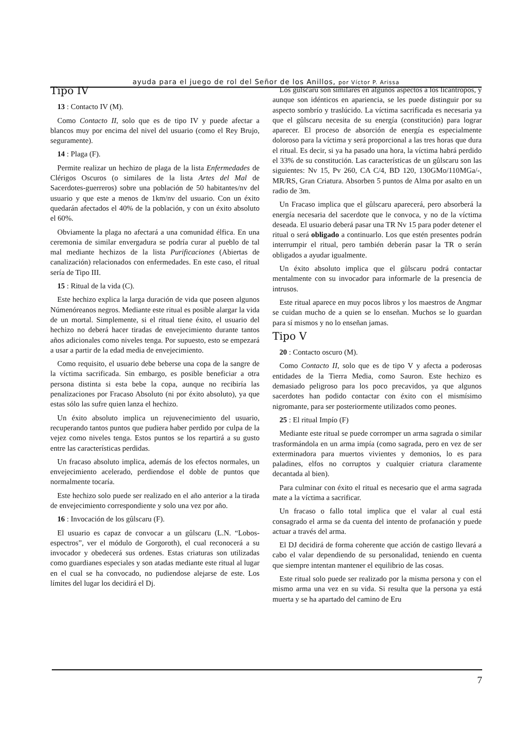ayuda para el juego de rol del Señor de los Anillos, por Víctor P. Arissa
Tipo IV
13 : Contacto IV (M).
Como Contacto II, solo que es de tipo IV y puede afectar a blancos muy por encima del nivel del usuario (como el Rey Brujo, seguramente).
14 : Plaga (F).
Permite realizar un hechizo de plaga de la lista Enfermedades de Clérigos Oscuros (o similares de la lista Artes del Mal de Sacerdotes-guerreros) sobre una población de 50 habitantes/nv del usuario y que este a menos de 1km/nv del usuario. Con un éxito quedarán afectados el 40% de la población, y con un éxito absoluto el 60%.
Obviamente la plaga no afectará a una comunidad élfica. En una ceremonia de similar envergadura se podría curar al pueblo de tal mal mediante hechizos de la lista Purificaciones (Abiertas de canalización) relacionados con enfermedades. En este caso, el ritual sería de Tipo III.
15 : Ritual de la vida (C).
Este hechizo explica la larga duración de vida que poseen algunos Númenóreanos negros. Mediante este ritual es posible alargar la vida de un mortal. Simplemente, si el ritual tiene éxito, el usuario del hechizo no deberá hacer tiradas de envejecimiento durante tantos años adicionales como niveles tenga. Por supuesto, esto se empezará a usar a partir de la edad media de envejecimiento.
Como requisito, el usuario debe beberse una copa de la sangre de la víctima sacrificada. Sin embargo, es posible beneficiar a otra persona distinta si esta bebe la copa, aunque no recibiría las penalizaciones por Fracaso Absoluto (ni por éxito absoluto), ya que estas sólo las sufre quien lanza el hechizo.
Un éxito absoluto implica un rejuvenecimiento del usuario, recuperando tantos puntos que pudiera haber perdido por culpa de la vejez como niveles tenga. Estos puntos se los repartirá a su gusto entre las características perdidas.
Un fracaso absoluto implica, además de los efectos normales, un envejecimiento acelerado, perdiendose el doble de puntos que normalmente tocaría.
Este hechizo solo puede ser realizado en el año anterior a la tirada de envejecimiento correspondiente y solo una vez por año.
16 : Invocación de los gûlscaru (F).
El usuario es capaz de convocar a un gûlscaru (L.N. “Lobos-espectros”, ver el módulo de Gorgoroth), el cual reconocerá a su invocador y obedecerá sus ordenes. Estas criaturas son utilizadas como guardianes especiales y son atadas mediante este ritual al lugar en el cual se ha convocado, no pudiendose alejarse de este. Los límites del lugar los decidirá el Dj.
Los gûlscaru son similares en algunos aspectos a los licántropos, y aunque son idénticos en apariencia, se les puede distinguir por su aspecto sombrío y traslúcido. La víctima sacrificada es necesaria ya que el gûlscaru necesita de su energía (constitución) para lograr aparecer. El proceso de absorción de energía es especialmente doloroso para la víctima y será proporcional a las tres horas que dura el ritual. Es decir, si ya ha pasado una hora, la víctima habrá perdido el 33% de su constitución. Las características de un gûlscaru son las siguientes: Nv 15, Pv 260, CA C/4, BD 120, 130GMo/110MGa/-, MR/RS, Gran Criatura. Absorben 5 puntos de Alma por asalto en un radio de 3m.
Un Fracaso implica que el gûlscaru aparecerá, pero absorberá la energía necesaria del sacerdote que le convoca, y no de la víctima deseada. El usuario deberá pasar una TR Nv 15 para poder detener el ritual o será obligado a continuarlo. Los que estén presentes podrán interrumpir el ritual, pero también deberán pasar la TR o serán obligados a ayudar igualmente.
Un éxito absoluto implica que el gûlscaru podrá contactar mentalmente con su invocador para informarle de la presencia de intrusos.
Este ritual aparece en muy pocos libros y los maestros de Angmar se cuidan mucho de a quien se lo enseñan. Muchos se lo guardan para sí mismos y no lo enseñan jamas.
Tipo V
20 : Contacto oscuro (M).
Como Contacto II, solo que es de tipo V y afecta a poderosas entidades de la Tierra Media, como Sauron. Este hechizo es demasiado peligroso para los poco precavidos, ya que algunos sacerdotes han podido contactar con éxito con el mismísimo nigromante, para ser posteriormente utilizados como peones.
25 : El ritual Impío (F)
Mediante este ritual se puede corromper un arma sagrada o similar trasformándola en un arma impía (como sagrada, pero en vez de ser exterminadora para muertos vivientes y demonios, lo es para paladines, elfos no corruptos y cualquier criatura claramente decantada al bien).
Para culminar con éxito el ritual es necesario que el arma sagrada mate a la víctima a sacrificar.
Un fracaso o fallo total implica que el valar al cual está consagrado el arma se da cuenta del intento de profanación y puede actuar a través del arma.
El DJ decidirá de forma coherente que acción de castigo llevará a cabo el valar dependiendo de su personalidad, teniendo en cuenta que siempre intentan mantener el equilibrio de las cosas.
Este ritual solo puede ser realizado por la misma persona y con el mismo arma una vez en su vida. Si resulta que la persona ya está muerta y se ha apartado del camino de Eru
7